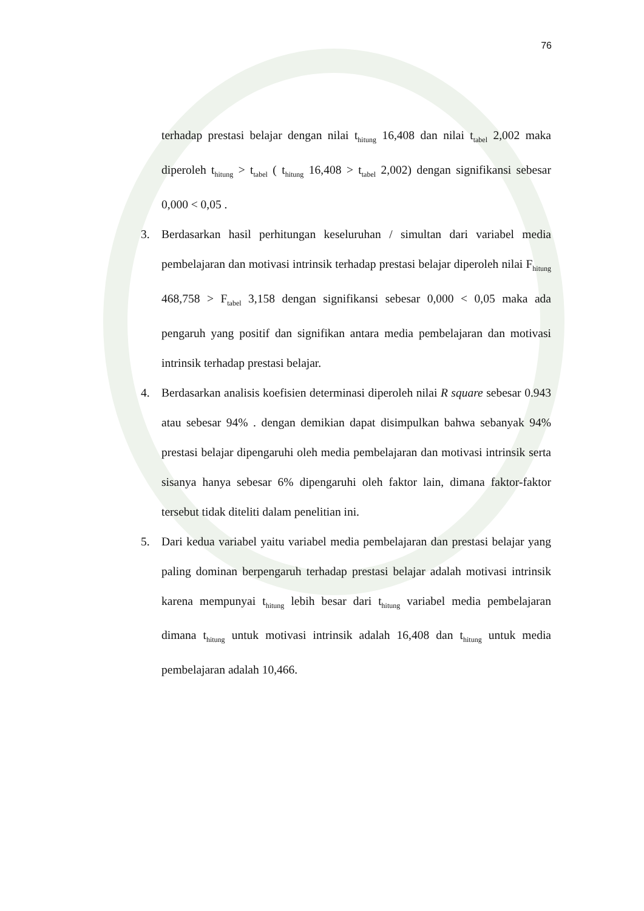76
terhadap prestasi belajar dengan nilai t<sub>hitung</sub> 16,408 dan nilai t<sub>tabel</sub> 2,002 maka diperoleh t<sub>hitung</sub> > t<sub>tabel</sub> ( t<sub>hitung</sub> 16,408 > t<sub>tabel</sub> 2,002) dengan signifikansi sebesar 0,000 < 0,05 .
3. Berdasarkan hasil perhitungan keseluruhan / simultan dari variabel media pembelajaran dan motivasi intrinsik terhadap prestasi belajar diperoleh nilai F<sub>hitung</sub> 468,758 > F<sub>tabel</sub> 3,158 dengan signifikansi sebesar 0,000 < 0,05 maka ada pengaruh yang positif dan signifikan antara media pembelajaran dan motivasi intrinsik terhadap prestasi belajar.
4. Berdasarkan analisis koefisien determinasi diperoleh nilai R square sebesar 0.943 atau sebesar 94% . dengan demikian dapat disimpulkan bahwa sebanyak 94% prestasi belajar dipengaruhi oleh media pembelajaran dan motivasi intrinsik serta sisanya hanya sebesar 6% dipengaruhi oleh faktor lain, dimana faktor-faktor tersebut tidak diteliti dalam penelitian ini.
5. Dari kedua variabel yaitu variabel media pembelajaran dan prestasi belajar yang paling dominan berpengaruh terhadap prestasi belajar adalah motivasi intrinsik karena mempunyai t<sub>hitung</sub> lebih besar dari t<sub>hitung</sub> variabel media pembelajaran dimana t<sub>hitung</sub> untuk motivasi intrinsik adalah 16,408 dan t<sub>hitung</sub> untuk media pembelajaran adalah 10,466.